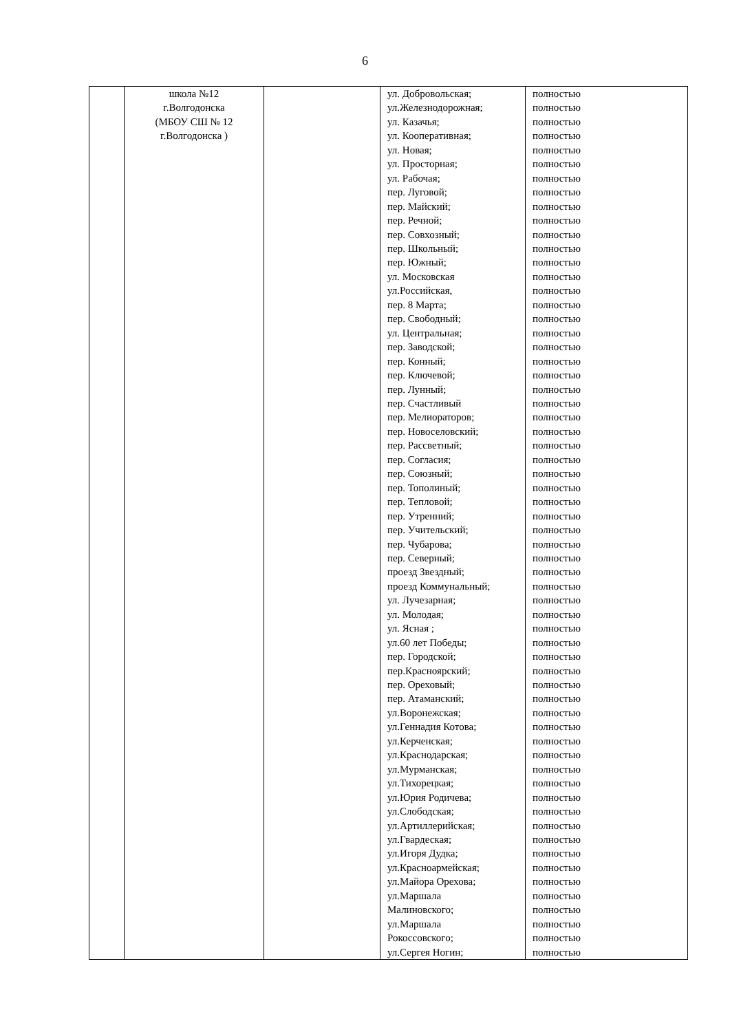6
| | школа №12 г.Волгодонска (МБОУ СШ № 12 г.Волгодонска ) | | ул. Добровольская; ул.Железнодорожная; ул. Казачья; ул. Кооперативная; ул. Новая; ул. Просторная; ул. Рабочая; пер. Луговой; пер. Майский; пер. Речной; пер. Совхозный; пер. Школьный; пер. Южный; ул. Московская ул.Российская, пер. 8 Марта; пер. Свободный; ул. Центральная; пер. Заводской; пер. Конный; пер. Ключевой; пер. Лунный; пер. Счастливый пер. Мелиораторов; пер. Новоселовский; пер. Рассветный; пер. Согласия; пер. Союзный; пер. Тополиный; пер. Тепловой; пер. Утренний; пер. Учительский; пер. Чубарова; пер. Северный; проезд Звездный; проезд Коммунальный; ул. Лучезарная; ул. Молодая; ул. Ясная ; ул.60 лет Победы; пер. Городской; пер.Красноярский; пер. Ореховый; пер. Атаманский; ул.Воронежская; ул.Геннадия Котова; ул.Керченская; ул.Краснодарская; ул.Мурманская; ул.Тихорецкая; ул.Юрия Родичева; ул.Слободская; ул.Артиллерийская; ул.Гвардеская; ул.Игоря Дудка; ул.Красноармейская; ул.Майора Орехова; ул.Маршала Малиновского; ул.Маршала Рокоссовского; ул.Сергея Ногин; | полностью полностью полностью полностью полностью полностью полностью полностью полностью полностью полностью полностью полностью полностью полностью полностью полностью полностью полностью полностью полностью полностью полностью полностью полностью полностью полностью полностью полностью полностью полностью полностью полностью полностью полностью полностью полностью полностью полностью полностью полностью полностью полностью полностью полностью полностью полностью полностью полностью полностью полностью полностью полностью полностью полностью полностью полностью полностью полностью полностью полностью полностью |